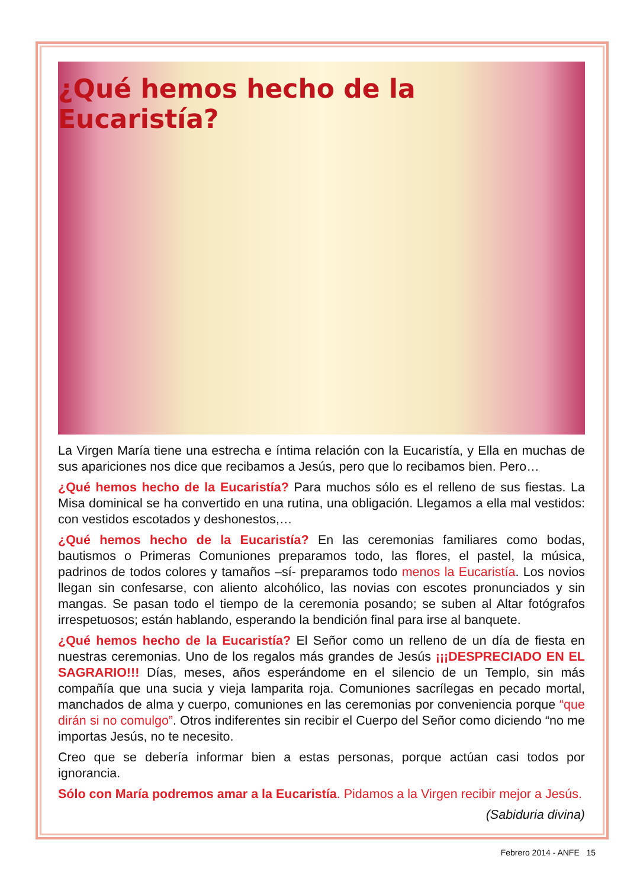¿Qué hemos hecho de la Eucaristía?
La Virgen María tiene una estrecha e íntima relación con la Eucaristía, y Ella en muchas de sus apariciones nos dice que recibamos a Jesús, pero que lo recibamos bien. Pero…
¿Qué hemos hecho de la Eucaristía? Para muchos sólo es el relleno de sus fiestas. La Misa dominical se ha convertido en una rutina, una obligación. Llegamos a ella mal vestidos: con vestidos escotados y deshonestos,…
¿Qué hemos hecho de la Eucaristía? En las ceremonias familiares como bodas, bautismos o Primeras Comuniones preparamos todo, las flores, el pastel, la música, padrinos de todos colores y tamaños –sí- preparamos todo menos la Eucaristía. Los novios llegan sin confesarse, con aliento alcohólico, las novias con escotes pronunciados y sin mangas. Se pasan todo el tiempo de la ceremonia posando; se suben al Altar fotógrafos irrespetuosos; están hablando, esperando la bendición final para irse al banquete.
¿Qué hemos hecho de la Eucaristía? El Señor como un relleno de un día de fiesta en nuestras ceremonias. Uno de los regalos más grandes de Jesús ¡¡¡DESPRECIADO EN EL SAGRARIO!!! Días, meses, años esperándome en el silencio de un Templo, sin más compañía que una sucia y vieja lamparita roja. Comuniones sacrílegas en pecado mortal, manchados de alma y cuerpo, comuniones en las ceremonias por conveniencia porque “que dirán si no comulgo”. Otros indiferentes sin recibir el Cuerpo del Señor como diciendo “no me importas Jesús, no te necesito.
Creo que se debería informar bien a estas personas, porque actúan casi todos por ignorancia.
Sólo con María podremos amar a la Eucaristía. Pidamos a la Virgen recibir mejor a Jesús.
(Sabiduria divina)
Febrero 2014 - ANFE 15